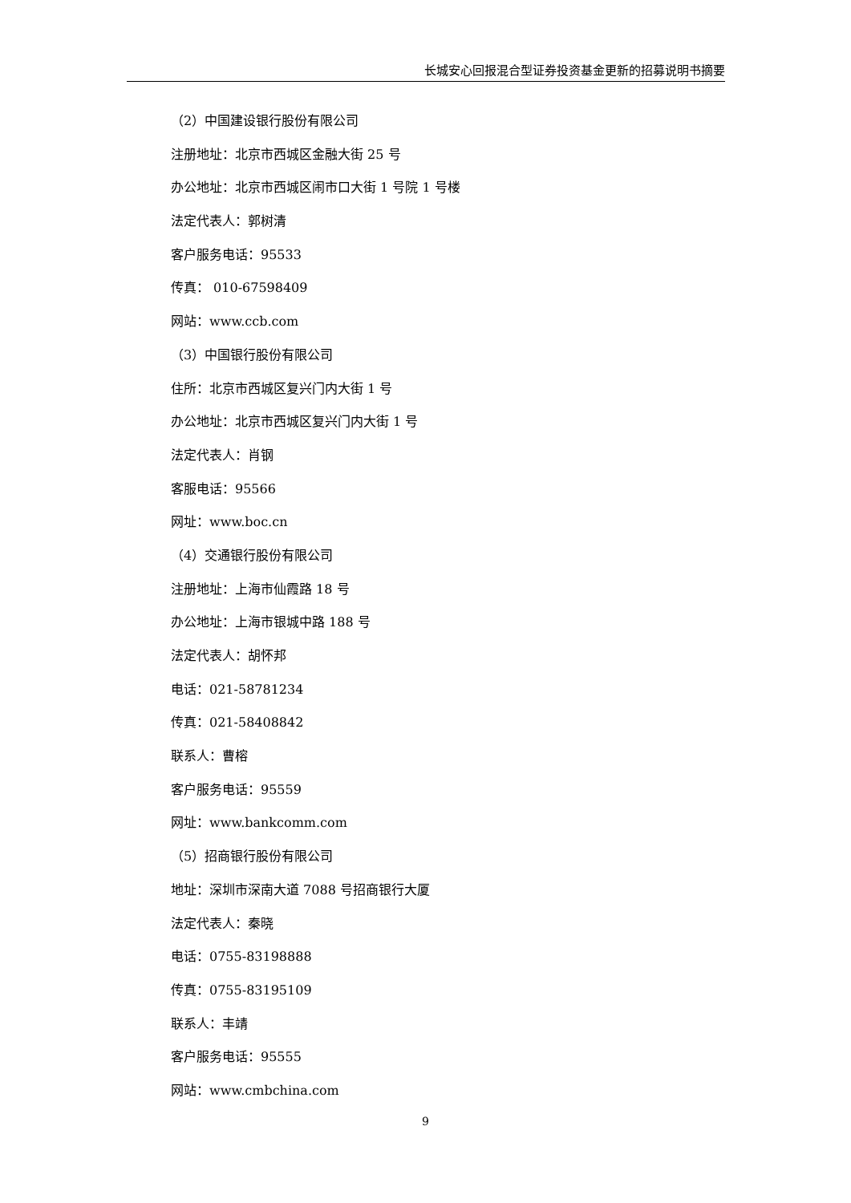长城安心回报混合型证券投资基金更新的招募说明书摘要
（2）中国建设银行股份有限公司
注册地址：北京市西城区金融大街 25 号
办公地址：北京市西城区闹市口大街 1 号院 1 号楼
法定代表人：郭树清
客户服务电话：95533
传真： 010-67598409
网站：www.ccb.com
（3）中国银行股份有限公司
住所：北京市西城区复兴门内大街 1 号
办公地址：北京市西城区复兴门内大街 1 号
法定代表人：肖钢
客服电话：95566
网址：www.boc.cn
（4）交通银行股份有限公司
注册地址：上海市仙霞路 18 号
办公地址：上海市银城中路 188 号
法定代表人：胡怀邦
电话：021-58781234
传真：021-58408842
联系人：曹榕
客户服务电话：95559
网址：www.bankcomm.com
（5）招商银行股份有限公司
地址：深圳市深南大道 7088 号招商银行大厦
法定代表人：秦晓
电话：0755-83198888
传真：0755-83195109
联系人：丰靖
客户服务电话：95555
网站：www.cmbchina.com
9